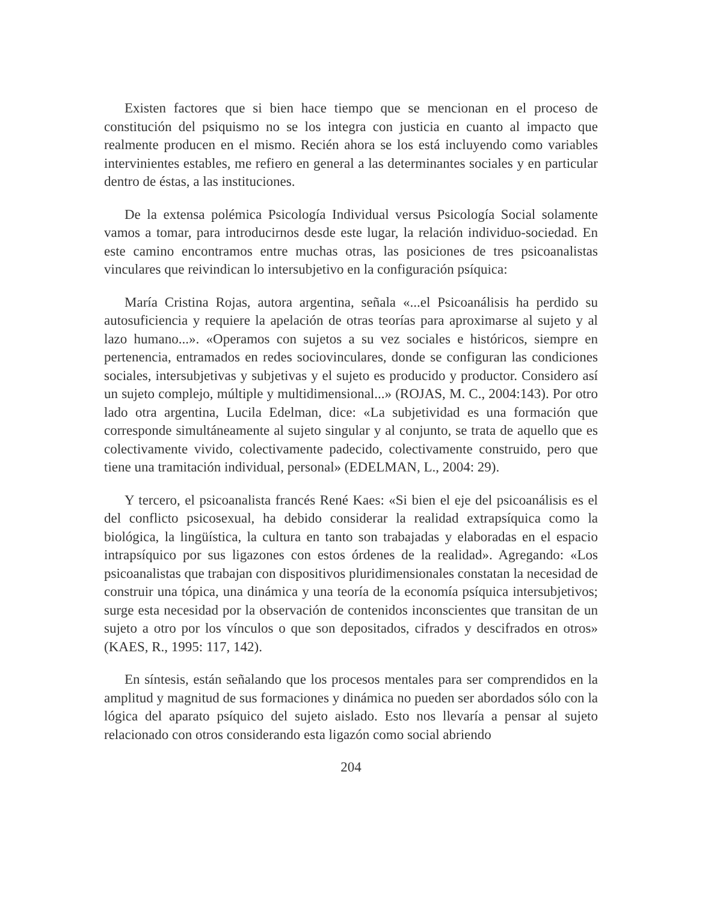Existen factores que si bien hace tiempo que se mencionan en el proceso de constitución del psiquismo no se los integra con justicia en cuanto al impacto que realmente producen en el mismo. Recién ahora se los está incluyendo como variables intervinientes estables, me refiero en general a las determinantes sociales y en particular dentro de éstas, a las instituciones.
De la extensa polémica Psicología Individual versus Psicología Social solamente vamos a tomar, para introducirnos desde este lugar, la relación individuo-sociedad. En este camino encontramos entre muchas otras, las posiciones de tres psicoanalistas vinculares que reivindican lo intersubjetivo en la configuración psíquica:
María Cristina Rojas, autora argentina, señala «...el Psicoanálisis ha perdido su autosuficiencia y requiere la apelación de otras teorías para aproximarse al sujeto y al lazo humano...». «Operamos con sujetos a su vez sociales e históricos, siempre en pertenencia, entramados en redes sociovinculares, donde se configuran las condiciones sociales, intersubjetivas y subjetivas y el sujeto es producido y productor. Considero así un sujeto complejo, múltiple y multidimensional...» (ROJAS, M. C., 2004:143). Por otro lado otra argentina, Lucila Edelman, dice: «La subjetividad es una formación que corresponde simultáneamente al sujeto singular y al conjunto, se trata de aquello que es colectivamente vivido, colectivamente padecido, colectivamente construido, pero que tiene una tramitación individual, personal» (EDELMAN, L., 2004: 29).
Y tercero, el psicoanalista francés René Kaes: «Si bien el eje del psicoanálisis es el del conflicto psicosexual, ha debido considerar la realidad extrapsíquica como la biológica, la lingüística, la cultura en tanto son trabajadas y elaboradas en el espacio intrapsíquico por sus ligazones con estos órdenes de la realidad». Agregando: «Los psicoanalistas que trabajan con dispositivos pluridimensionales constatan la necesidad de construir una tópica, una dinámica y una teoría de la economía psíquica intersubjetivos; surge esta necesidad por la observación de contenidos inconscientes que transitan de un sujeto a otro por los vínculos o que son depositados, cifrados y descifrados en otros» (KAES, R., 1995: 117, 142).
En síntesis, están señalando que los procesos mentales para ser comprendidos en la amplitud y magnitud de sus formaciones y dinámica no pueden ser abordados sólo con la lógica del aparato psíquico del sujeto aislado. Esto nos llevaría a pensar al sujeto relacionado con otros considerando esta ligazón como social abriendo
204